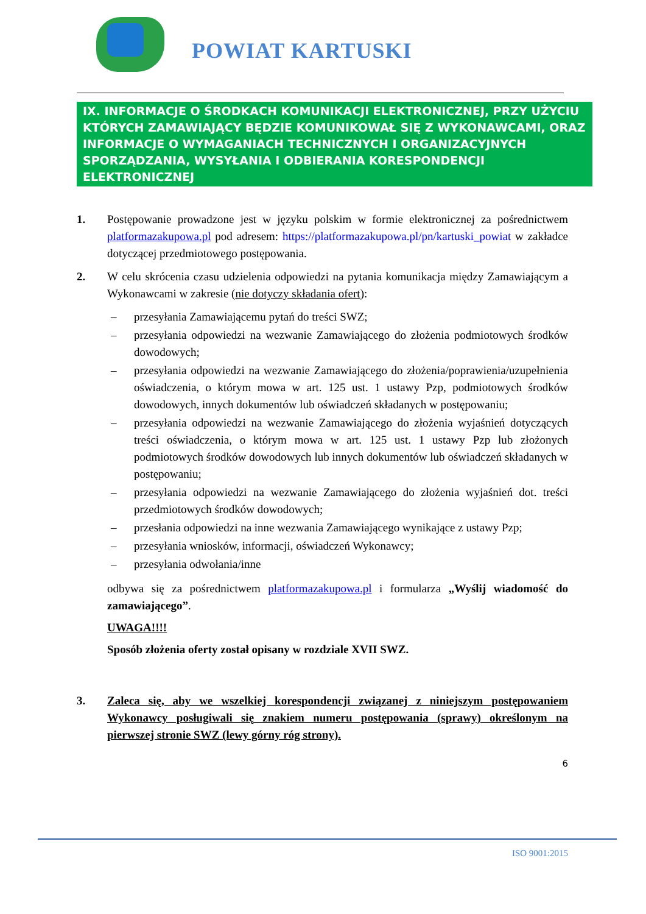POWIAT KARTUSKI
IX. INFORMACJE O ŚRODKACH KOMUNIKACJI ELEKTRONICZNEJ, PRZY UŻYCIU KTÓRYCH ZAMAWIAJĄCY BĘDZIE KOMUNIKOWAŁ SIĘ Z WYKONAWCAMI, ORAZ INFORMACJE O WYMAGANIACH TECHNICZNYCH I ORGANIZACYJNYCH SPORZĄDZANIA, WYSYŁANIA I ODBIERANIA KORESPONDENCJI ELEKTRONICZNEJ
1. Postępowanie prowadzone jest w języku polskim w formie elektronicznej za pośrednictwem platformazakupowa.pl pod adresem: https://platformazakupowa.pl/pn/kartuski_powiat w zakładce dotyczącej przedmiotowego postępowania.
2. W celu skrócenia czasu udzielenia odpowiedzi na pytania komunikacja między Zamawiającym a Wykonawcami w zakresie (nie dotyczy składania ofert):
– przesyłania Zamawiającemu pytań do treści SWZ;
– przesyłania odpowiedzi na wezwanie Zamawiającego do złożenia podmiotowych środków dowodowych;
– przesyłania odpowiedzi na wezwanie Zamawiającego do złożenia/poprawienia/uzupełnienia oświadczenia, o którym mowa w art. 125 ust. 1 ustawy Pzp, podmiotowych środków dowodowych, innych dokumentów lub oświadczeń składanych w postępowaniu;
– przesyłania odpowiedzi na wezwanie Zamawiającego do złożenia wyjaśnień dotyczących treści oświadczenia, o którym mowa w art. 125 ust. 1 ustawy Pzp lub złożonych podmiotowych środków dowodowych lub innych dokumentów lub oświadczeń składanych w postępowaniu;
– przesyłania odpowiedzi na wezwanie Zamawiającego do złożenia wyjaśnień dot. treści przedmiotowych środków dowodowych;
– przesłania odpowiedzi na inne wezwania Zamawiającego wynikające z ustawy Pzp;
– przesyłania wniosków, informacji, oświadczeń Wykonawcy;
– przesyłania odwołania/inne
odbywa się za pośrednictwem platformazakupowa.pl i formularza „Wyślij wiadomość do zamawiającego”.
UWAGA!!!!
Sposób złożenia oferty został opisany w rozdziale XVII SWZ.
3. Zaleca się, aby we wszelkiej korespondencji związanej z niniejszym postępowaniem Wykonawcy posługiwali się znakiem numeru postępowania (sprawy) określonym na pierwszej stronie SWZ (lewy górny róg strony).
6
ISO 9001:2015